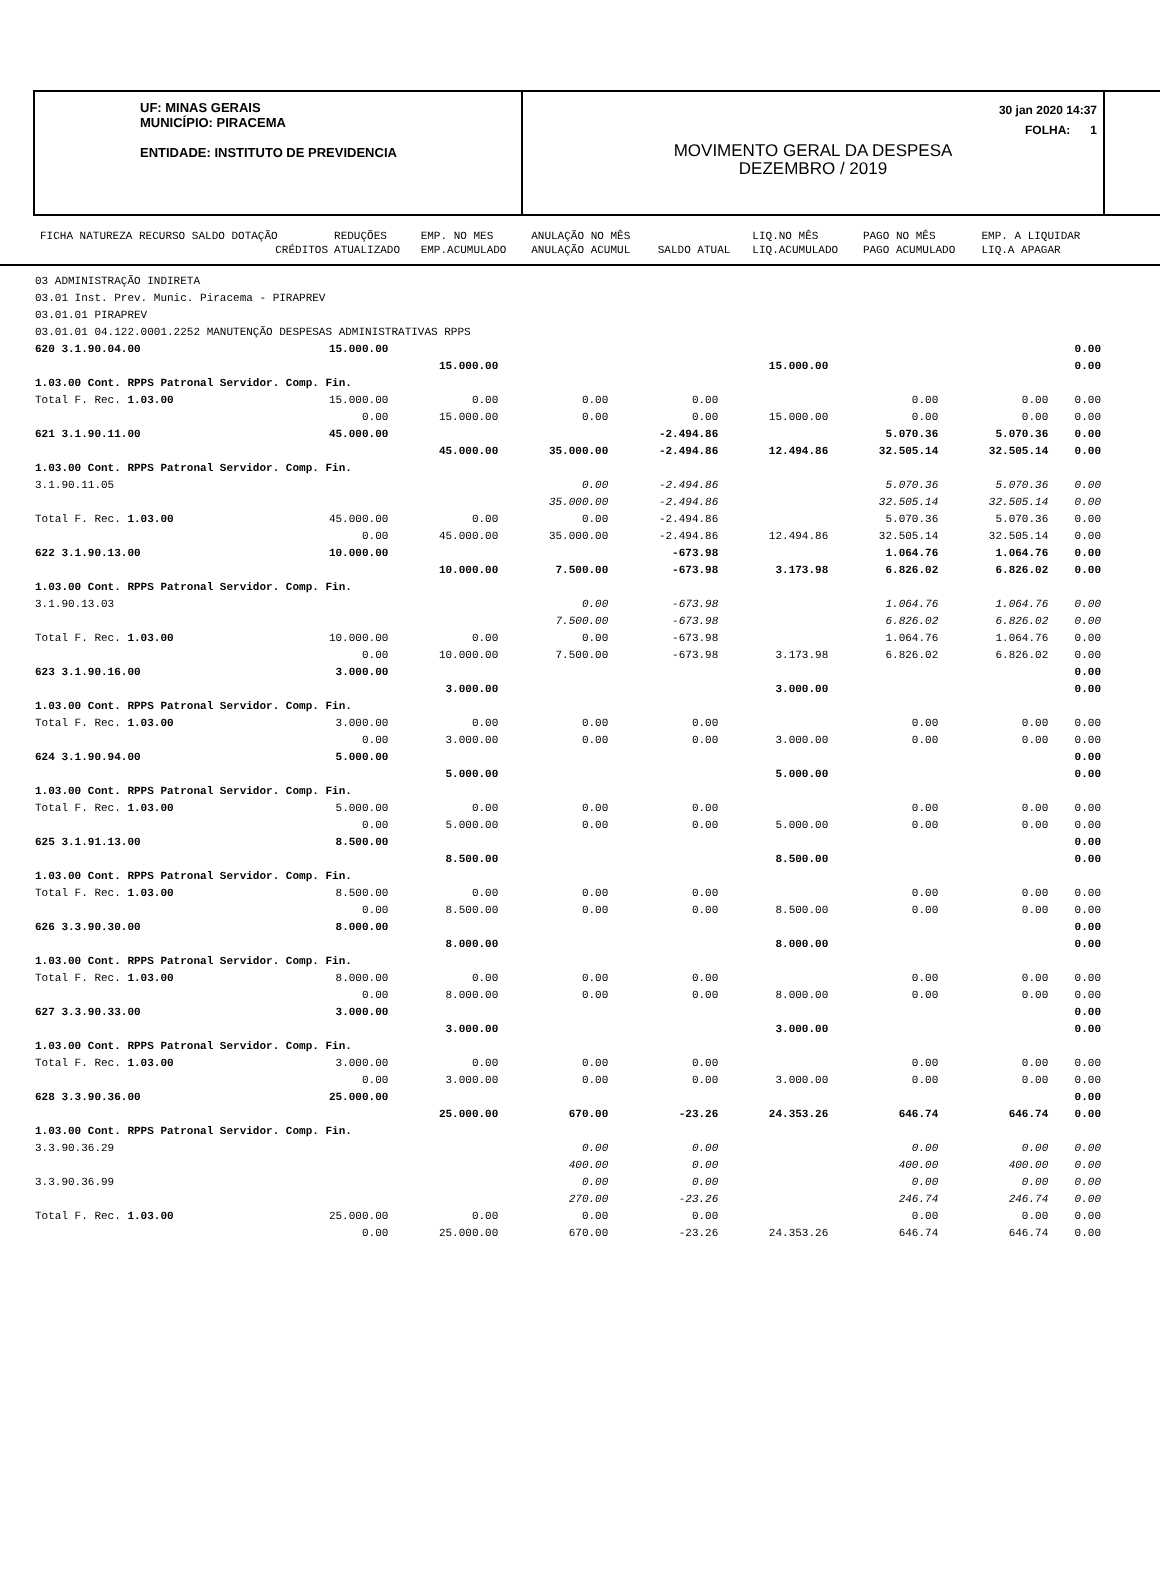UF: MINAS GERAIS
MUNICÍPIO: PIRACEMA
ENTIDADE: INSTITUTO DE PREVIDENCIA
30 jan 2020 14:37
FOLHA: 1
MOVIMENTO GERAL DA DESPESA
DEZEMBRO / 2019
| FICHA NATUREZA RECURSO SALDO DOTAÇÃO | REDUÇÕES | EMP. NO MES | ANULAÇÃO NO MÊS | | LIQ.NO MÊS | PAGO NO MÊS | EMP. A LIQUIDAR |
| CRÉDITOS | ATUALIZADO | EMP.ACUMULADO | ANULAÇÃO ACUMUL | SALDO ATUAL | LIQ.ACUMULADO | PAGO ACUMULADO | LIQ.A APAGAR |
| 03 ADMINISTRAÇÃO INDIRETA | | | | | | | | |
| 03.01 Inst. Prev. Munic. Piracema - PIRAPREV | | | | | | | | |
| 03.01.01 PIRAPREV | | | | | | | | |
| 03.01.01 04.122.0001.2252 MANUTENÇÃO DESPESAS ADMINISTRATIVAS RPPS | | | | | | | | |
| 620 3.1.90.04.00 | 15.000.00 | | | | | | | 0.00 |
| | | 15.000.00 | | | 15.000.00 | | | 0.00 |
| 1.03.00 Cont. RPPS Patronal Servidor. Comp. Fin. | | | | | | | | |
| Total F. Rec. 1.03.00 | 15.000.00 | 0.00 | 0.00 | 0.00 | | 0.00 | 0.00 | 0.00 |
| | 0.00 | 15.000.00 | 0.00 | 0.00 | 15.000.00 | 0.00 | 0.00 | 0.00 |
| 621 3.1.90.11.00 | 45.000.00 | | | -2.494.86 | | 5.070.36 | 5.070.36 | 0.00 |
| | | 45.000.00 | 35.000.00 | -2.494.86 | 12.494.86 | 32.505.14 | 32.505.14 | 0.00 |
| 1.03.00 Cont. RPPS Patronal Servidor. Comp. Fin. | | | | | | | | |
| 3.1.90.11.05 | | | 0.00 | -2.494.86 | | 5.070.36 | 5.070.36 | 0.00 |
| | | | 35.000.00 | -2.494.86 | | 32.505.14 | 32.505.14 | 0.00 |
| Total F. Rec. 1.03.00 | 45.000.00 | 0.00 | 0.00 | -2.494.86 | | 5.070.36 | 5.070.36 | 0.00 |
| | 0.00 | 45.000.00 | 35.000.00 | -2.494.86 | 12.494.86 | 32.505.14 | 32.505.14 | 0.00 |
| 622 3.1.90.13.00 | 10.000.00 | | | -673.98 | | 1.064.76 | 1.064.76 | 0.00 |
| | | 10.000.00 | 7.500.00 | -673.98 | 3.173.98 | 6.826.02 | 6.826.02 | 0.00 |
| 1.03.00 Cont. RPPS Patronal Servidor. Comp. Fin. | | | | | | | | |
| 3.1.90.13.03 | | | 0.00 | -673.98 | | 1.064.76 | 1.064.76 | 0.00 |
| | | | 7.500.00 | -673.98 | | 6.826.02 | 6.826.02 | 0.00 |
| Total F. Rec. 1.03.00 | 10.000.00 | 0.00 | 0.00 | -673.98 | | 1.064.76 | 1.064.76 | 0.00 |
| | 0.00 | 10.000.00 | 7.500.00 | -673.98 | 3.173.98 | 6.826.02 | 6.826.02 | 0.00 |
| 623 3.1.90.16.00 | 3.000.00 | | | | | | | 0.00 |
| | | 3.000.00 | | | 3.000.00 | | | 0.00 |
| 1.03.00 Cont. RPPS Patronal Servidor. Comp. Fin. | | | | | | | | |
| Total F. Rec. 1.03.00 | 3.000.00 | 0.00 | 0.00 | 0.00 | | 0.00 | 0.00 | 0.00 |
| | 0.00 | 3.000.00 | 0.00 | 0.00 | 3.000.00 | 0.00 | 0.00 | 0.00 |
| 624 3.1.90.94.00 | 5.000.00 | | | | | | | 0.00 |
| | | 5.000.00 | | | 5.000.00 | | | 0.00 |
| 1.03.00 Cont. RPPS Patronal Servidor. Comp. Fin. | | | | | | | | |
| Total F. Rec. 1.03.00 | 5.000.00 | 0.00 | 0.00 | 0.00 | | 0.00 | 0.00 | 0.00 |
| | 0.00 | 5.000.00 | 0.00 | 0.00 | 5.000.00 | 0.00 | 0.00 | 0.00 |
| 625 3.1.91.13.00 | 8.500.00 | | | | | | | 0.00 |
| | | 8.500.00 | | | 8.500.00 | | | 0.00 |
| 1.03.00 Cont. RPPS Patronal Servidor. Comp. Fin. | | | | | | | | |
| Total F. Rec. 1.03.00 | 8.500.00 | 0.00 | 0.00 | 0.00 | | 0.00 | 0.00 | 0.00 |
| | 0.00 | 8.500.00 | 0.00 | 0.00 | 8.500.00 | 0.00 | 0.00 | 0.00 |
| 626 3.3.90.30.00 | 8.000.00 | | | | | | | 0.00 |
| | | 8.000.00 | | | 8.000.00 | | | 0.00 |
| 1.03.00 Cont. RPPS Patronal Servidor. Comp. Fin. | | | | | | | | |
| Total F. Rec. 1.03.00 | 8.000.00 | 0.00 | 0.00 | 0.00 | | 0.00 | 0.00 | 0.00 |
| | 0.00 | 8.000.00 | 0.00 | 0.00 | 8.000.00 | 0.00 | 0.00 | 0.00 |
| 627 3.3.90.33.00 | 3.000.00 | | | | | | | 0.00 |
| | | 3.000.00 | | | 3.000.00 | | | 0.00 |
| 1.03.00 Cont. RPPS Patronal Servidor. Comp. Fin. | | | | | | | | |
| Total F. Rec. 1.03.00 | 3.000.00 | 0.00 | 0.00 | 0.00 | | 0.00 | 0.00 | 0.00 |
| | 0.00 | 3.000.00 | 0.00 | 0.00 | 3.000.00 | 0.00 | 0.00 | 0.00 |
| 628 3.3.90.36.00 | 25.000.00 | | | | | | | 0.00 |
| | | 25.000.00 | 670.00 | -23.26 | 24.353.26 | 646.74 | 646.74 | 0.00 |
| 1.03.00 Cont. RPPS Patronal Servidor. Comp. Fin. | | | | | | | | |
| 3.3.90.36.29 | | | 0.00 | 0.00 | | 0.00 | 0.00 | 0.00 |
| | | | 400.00 | 0.00 | | 400.00 | 400.00 | 0.00 |
| 3.3.90.36.99 | | | 0.00 | 0.00 | | 0.00 | 0.00 | 0.00 |
| | | | 270.00 | -23.26 | | 246.74 | 246.74 | 0.00 |
| Total F. Rec. 1.03.00 | 25.000.00 | 0.00 | 0.00 | 0.00 | | 0.00 | 0.00 | 0.00 |
| | 0.00 | 25.000.00 | 670.00 | -23.26 | 24.353.26 | 646.74 | 646.74 | 0.00 |